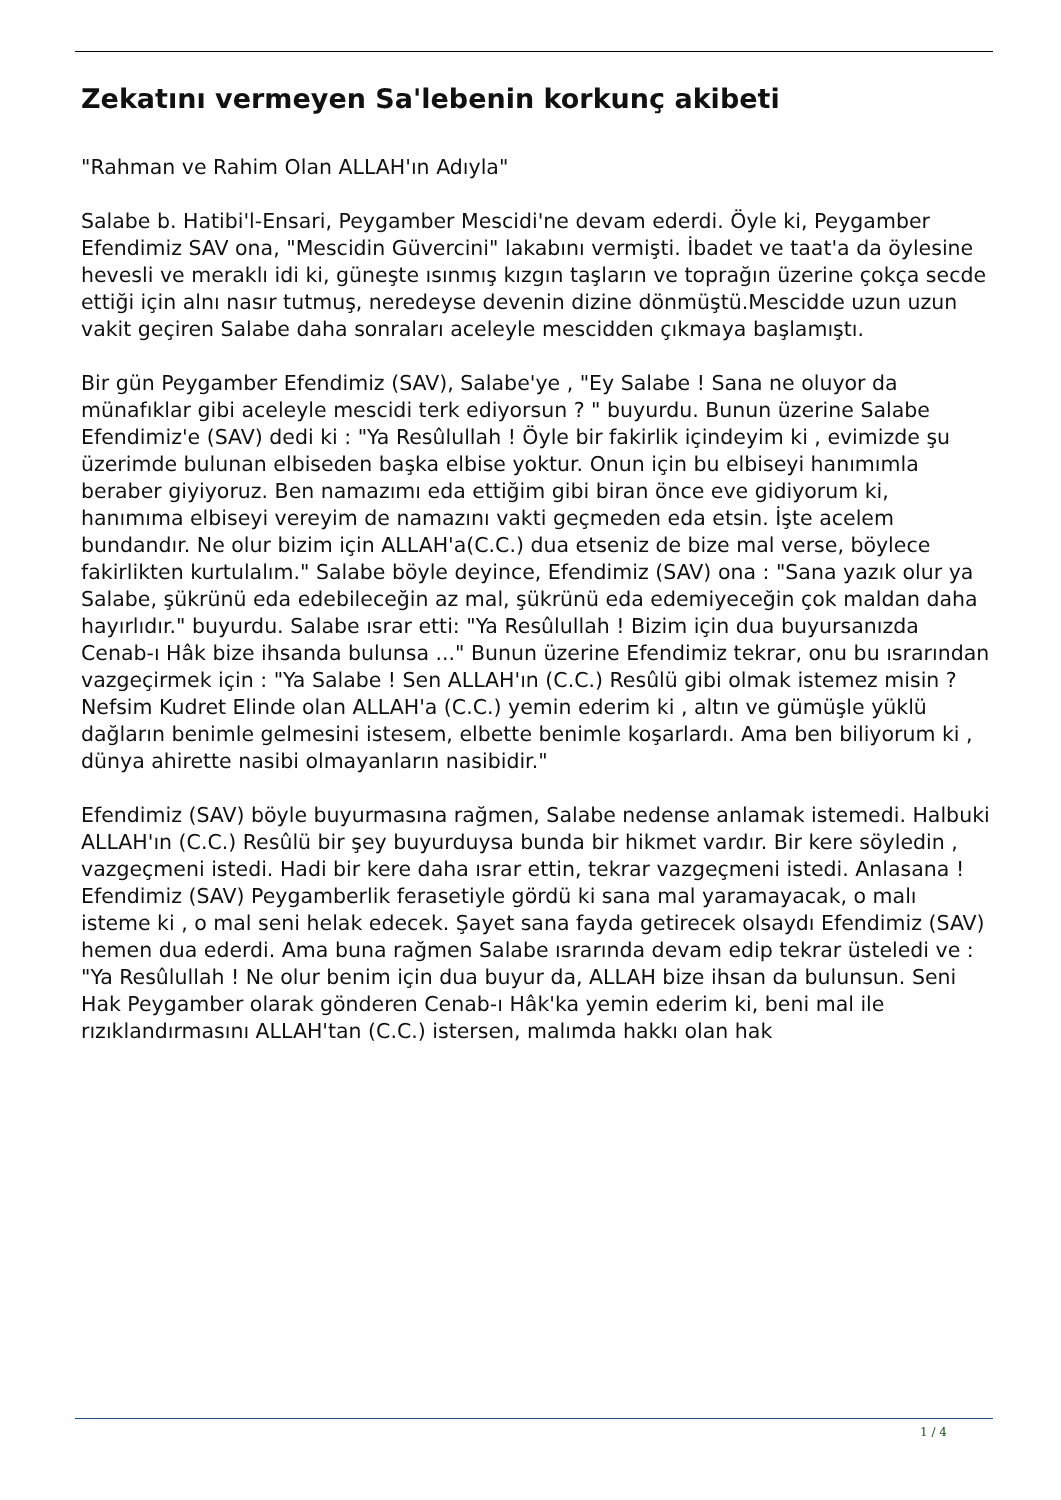Zekatını vermeyen Sa'lebenin korkunç akibeti
"Rahman ve Rahim Olan ALLAH'ın Adıyla"
Salabe b. Hatibi'l-Ensari, Peygamber Mescidi'ne devam ederdi. Öyle ki, Peygamber Efendimiz SAV ona, "Mescidin Güvercini" lakabını vermişti. İbadet ve taat'a da öylesine hevesli ve meraklı idi ki, güneşte ısınmış kızgın taşların ve toprağın üzerine çokça secde ettiği için alnı nasır tutmuş, neredeyse devenin dizine dönmüştü.Mescidde uzun uzun vakit geçiren Salabe daha sonraları aceleyle mescidden çıkmaya başlamıştı.
Bir gün Peygamber Efendimiz (SAV), Salabe'ye , "Ey Salabe ! Sana ne oluyor da münafıklar gibi aceleyle mescidi terk ediyorsun ? " buyurdu. Bunun üzerine Salabe Efendimiz'e (SAV) dedi ki : "Ya Resûlullah ! Öyle bir fakirlik içindeyim ki , evimizde şu üzerimde bulunan elbiseden başka elbise yoktur. Onun için bu elbiseyi hanımımla beraber giyiyoruz. Ben namazımı eda ettiğim gibi biran önce eve gidiyorum ki, hanımıma elbiseyi vereyim de namazını vakti geçmeden eda etsin. İşte acelem bundandır. Ne olur bizim için ALLAH'a(C.C.) dua etseniz de bize mal verse, böylece fakirlikten kurtulalım." Salabe böyle deyince, Efendimiz (SAV) ona : "Sana yazık olur ya Salabe, şükrünü eda edebileceğin az mal, şükrünü eda edemiyeceğin çok maldan daha hayırlıdır." buyurdu. Salabe ısrar etti: "Ya Resûlullah ! Bizim için dua buyursanızda Cenab-ı Hâk bize ihsanda bulunsa ..." Bunun üzerine Efendimiz tekrar, onu bu ısrarından vazgeçirmek için : "Ya Salabe ! Sen ALLAH'ın (C.C.) Resûlü gibi olmak istemez misin ? Nefsim Kudret Elinde olan ALLAH'a (C.C.) yemin ederim ki , altın ve gümüşle yüklü dağların benimle gelmesini istesem, elbette benimle koşarlardı. Ama ben biliyorum ki , dünya ahirette nasibi olmayanların nasibidir."
Efendimiz (SAV) böyle buyurmasına rağmen, Salabe nedense anlamak istemedi. Halbuki ALLAH'ın (C.C.) Resûlü bir şey buyurduysa bunda bir hikmet vardır. Bir kere söyledin , vazgeçmeni istedi. Hadi bir kere daha ısrar ettin, tekrar vazgeçmeni istedi. Anlasana ! Efendimiz (SAV) Peygamberlik ferasetiyle gördü ki sana mal yaramayacak, o malı isteme ki , o mal seni helak edecek. Şayet sana fayda getirecek olsaydı Efendimiz (SAV) hemen dua ederdi. Ama buna rağmen Salabe ısrarında devam edip tekrar üsteledi ve : "Ya Resûlullah ! Ne olur benim için dua buyur da, ALLAH bize ihsan da bulunsun. Seni Hak Peygamber olarak gönderen Cenab-ı Hâk'ka yemin ederim ki, beni mal ile rızıklandırmasını ALLAH'tan (C.C.) istersen, malımda hakkı olan hak
1 / 4